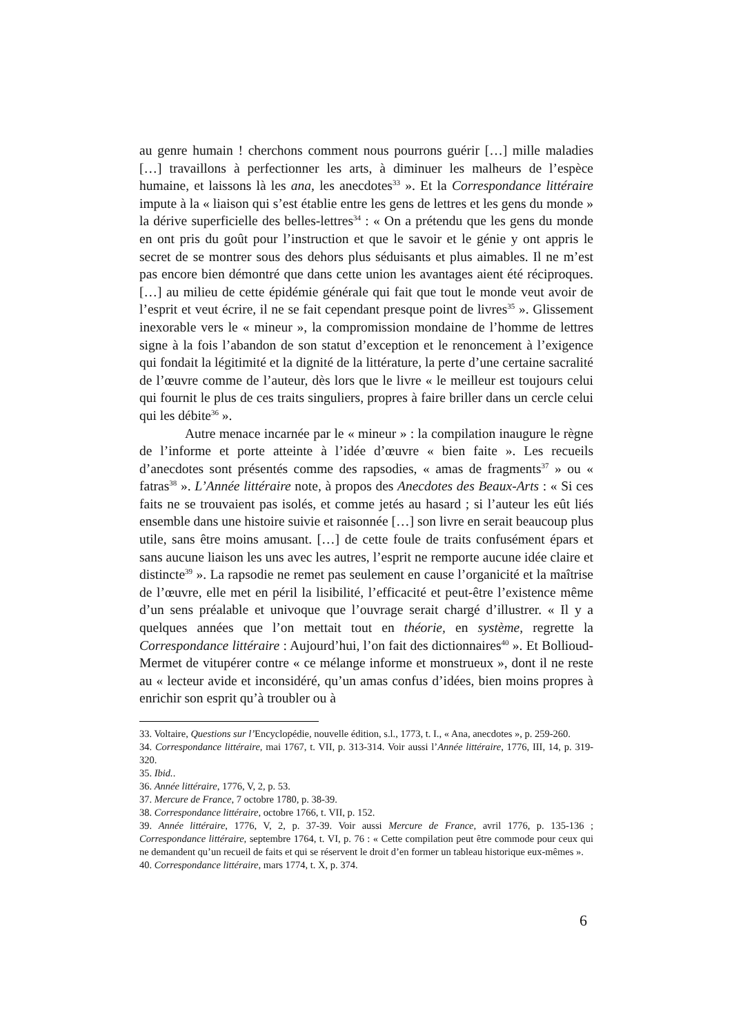au genre humain ! cherchons comment nous pourrons guérir […] mille maladies […] travaillons à perfectionner les arts, à diminuer les malheurs de l’espèce humaine, et laissons là les ana, les anecdotes<sup>33</sup> ». Et la Correspondance littéraire impute à la « liaison qui s’est établie entre les gens de lettres et les gens du monde » la dérive superficielle des belles-lettres<sup>34</sup> : « On a prétendu que les gens du monde en ont pris du goût pour l’instruction et que le savoir et le génie y ont appris le secret de se montrer sous des dehors plus séduisants et plus aimables. Il ne m’est pas encore bien démontré que dans cette union les avantages aient été réciproques. […] au milieu de cette épidémie générale qui fait que tout le monde veut avoir de l’esprit et veut écrire, il ne se fait cependant presque point de livres<sup>35</sup> ». Glissement inexorable vers le « mineur », la compromission mondaine de l’homme de lettres signe à la fois l’abandon de son statut d’exception et le renoncement à l’exigence qui fondait la légitimité et la dignité de la littérature, la perte d’une certaine sacralité de l’œuvre comme de l’auteur, dès lors que le livre « le meilleur est toujours celui qui fournit le plus de ces traits singuliers, propres à faire briller dans un cercle celui qui les débite<sup>36</sup> ».
Autre menace incarnée par le « mineur » : la compilation inaugure le règne de l’informe et porte atteinte à l’idée d’œuvre « bien faite ». Les recueils d’anecdotes sont présentés comme des rapsodies, « amas de fragments<sup>37</sup> » ou « fatras<sup>38</sup> ». L’Année littéraire note, à propos des Anecdotes des Beaux-Arts : « Si ces faits ne se trouvaient pas isolés, et comme jetés au hasard ; si l’auteur les eût liés ensemble dans une histoire suivie et raisonnée […] son livre en serait beaucoup plus utile, sans être moins amusant. […] de cette foule de traits confusément épars et sans aucune liaison les uns avec les autres, l’esprit ne remporte aucune idée claire et distincte<sup>39</sup> ». La rapsodie ne remet pas seulement en cause l’organicité et la maîtrise de l’œuvre, elle met en péril la lisibilité, l’efficacité et peut-être l’existence même d’un sens préalable et univoque que l’ouvrage serait chargé d’illustrer. « Il y a quelques années que l’on mettait tout en théorie, en système, regrette la Correspondance littéraire : Aujourd’hui, l’on fait des dictionnaires<sup>40</sup> ». Et Bollioud-Mermet de vitupérer contre « ce mélange informe et monstrueux », dont il ne reste au « lecteur avide et inconsidéré, qu’un amas confus d’idées, bien moins propres à enrichir son esprit qu’à troubler ou à
33. Voltaire, Questions sur l’Encyclopédie, nouvelle édition, s.l., 1773, t. I., « Ana, anecdotes », p. 259-260.
34. Correspondance littéraire, mai 1767, t. VII, p. 313-314. Voir aussi l’Année littéraire, 1776, III, 14, p. 319-320.
35. Ibid..
36. Année littéraire, 1776, V, 2, p. 53.
37. Mercure de France, 7 octobre 1780, p. 38-39.
38. Correspondance littéraire, octobre 1766, t. VII, p. 152.
39. Année littéraire, 1776, V, 2, p. 37-39. Voir aussi Mercure de France, avril 1776, p. 135-136 ; Correspondance littéraire, septembre 1764, t. VI, p. 76 : « Cette compilation peut être commode pour ceux qui ne demandent qu’un recueil de faits et qui se réservent le droit d’en former un tableau historique eux-mêmes ».
40. Correspondance littéraire, mars 1774, t. X, p. 374.
6